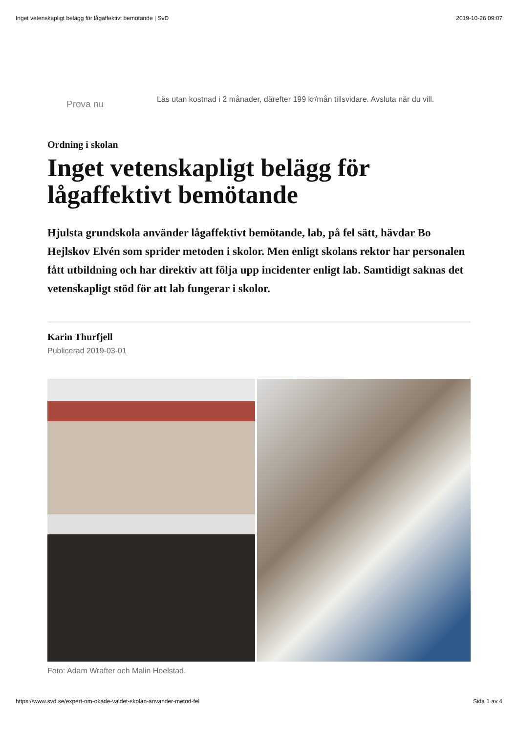Inget vetenskapligt belägg för lågaffektivt bemötande | SvD 2019-10-26 09:07
Prova nu
Läs utan kostnad i 2 månader, därefter 199 kr/mån tillsvidare. Avsluta när du vill.
Ordning i skolan
Inget vetenskapligt belägg för lågaffektivt bemötande
Hjulsta grundskola använder lågaffektivt bemötande, lab, på fel sätt, hävdar Bo Hejlskov Elvén som sprider metoden i skolor. Men enligt skolans rektor har personalen fått utbildning och har direktiv att följa upp incidenter enligt lab. Samtidigt saknas det vetenskapligt stöd för att lab fungerar i skolor.
Karin Thurfjell
Publicerad 2019-03-01
Foto: Adam Wrafter och Malin Hoelstad.
https://www.svd.se/expert-om-okade-valdet-skolan-anvander-metod-fel Sida 1 av 4